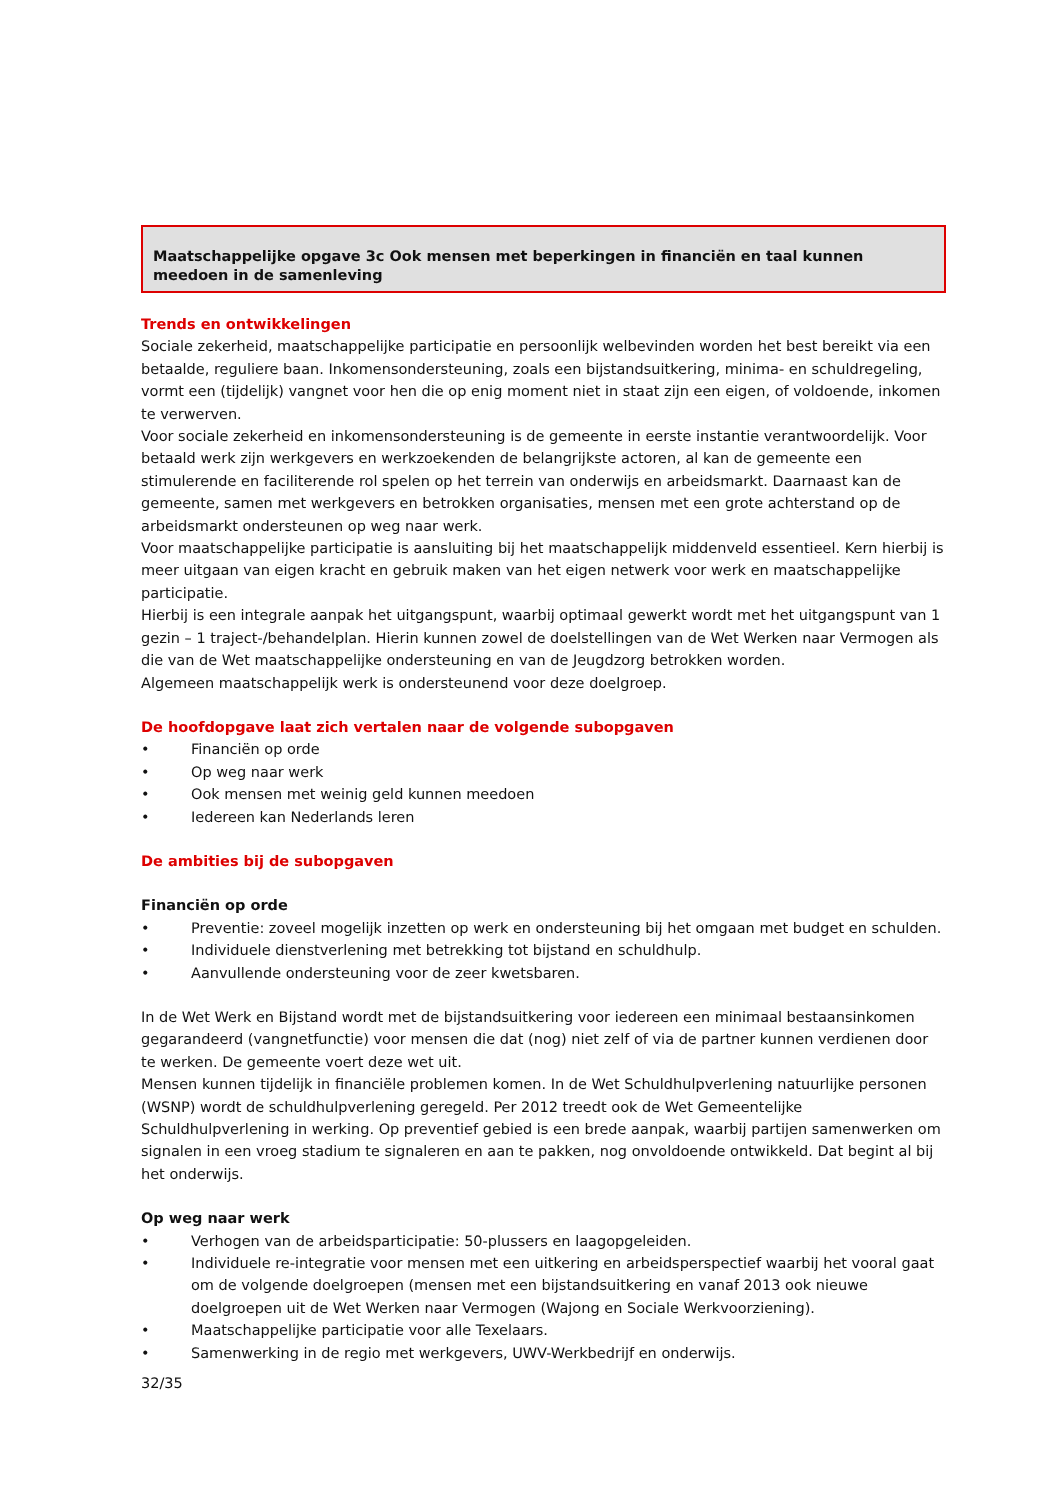Maatschappelijke opgave 3c Ook mensen met beperkingen in financiën en taal kunnen meedoen in de samenleving
Trends en ontwikkelingen
Sociale zekerheid, maatschappelijke participatie en persoonlijk welbevinden worden het best bereikt via een betaalde, reguliere baan. Inkomensondersteuning, zoals een bijstandsuitkering, minima- en schuldregeling, vormt een (tijdelijk) vangnet voor hen die op enig moment niet in staat zijn een eigen, of voldoende, inkomen te verwerven.
Voor sociale zekerheid en inkomensondersteuning is de gemeente in eerste instantie verantwoordelijk. Voor betaald werk zijn werkgevers en werkzoekenden de belangrijkste actoren, al kan de gemeente een stimulerende en faciliterende rol spelen op het terrein van onderwijs en arbeidsmarkt. Daarnaast kan de gemeente, samen met werkgevers en betrokken organisaties, mensen met een grote achterstand op de arbeidsmarkt ondersteunen op weg naar werk.
Voor maatschappelijke participatie is aansluiting bij het maatschappelijk middenveld essentieel. Kern hierbij is meer uitgaan van eigen kracht en gebruik maken van het eigen netwerk voor werk en maatschappelijke participatie.
Hierbij is een integrale aanpak het uitgangspunt, waarbij optimaal gewerkt wordt met het uitgangspunt van 1 gezin – 1 traject-/behandelplan. Hierin kunnen zowel de doelstellingen van de Wet Werken naar Vermogen als die van de Wet maatschappelijke ondersteuning en van de Jeugdzorg betrokken worden.
Algemeen maatschappelijk werk is ondersteunend voor deze doelgroep.
De hoofdopgave laat zich vertalen naar de volgende subopgaven
• Financiën op orde
• Op weg naar werk
• Ook mensen met weinig geld kunnen meedoen
• Iedereen kan Nederlands leren
De ambities bij de subopgaven
Financiën op orde
• Preventie: zoveel mogelijk inzetten op werk en ondersteuning bij het omgaan met budget en schulden.
• Individuele dienstverlening met betrekking tot bijstand en schuldhulp.
• Aanvullende ondersteuning voor de zeer kwetsbaren.
In de Wet Werk en Bijstand wordt met de bijstandsuitkering voor iedereen een minimaal bestaansinkomen gegarandeerd (vangnetfunctie) voor mensen die dat (nog) niet zelf of via de partner kunnen verdienen door te werken. De gemeente voert deze wet uit.
Mensen kunnen tijdelijk in financiële problemen komen. In de Wet Schuldhulpverlening natuurlijke personen (WSNP) wordt de schuldhulpverlening geregeld. Per 2012 treedt ook de Wet Gemeentelijke Schuldhulpverlening in werking. Op preventief gebied is een brede aanpak, waarbij partijen samenwerken om signalen in een vroeg stadium te signaleren en aan te pakken, nog onvoldoende ontwikkeld. Dat begint al bij het onderwijs.
Op weg naar werk
• Verhogen van de arbeidsparticipatie: 50-plussers en laagopgeleiden.
• Individuele re-integratie voor mensen met een uitkering en arbeidsperspectief waarbij het vooral gaat om de volgende doelgroepen (mensen met een bijstandsuitkering en vanaf 2013 ook nieuwe doelgroepen uit de Wet Werken naar Vermogen (Wajong en Sociale Werkvoorziening).
• Maatschappelijke participatie voor alle Texelaars.
• Samenwerking in de regio met werkgevers, UWV-Werkbedrijf en onderwijs.
32/35